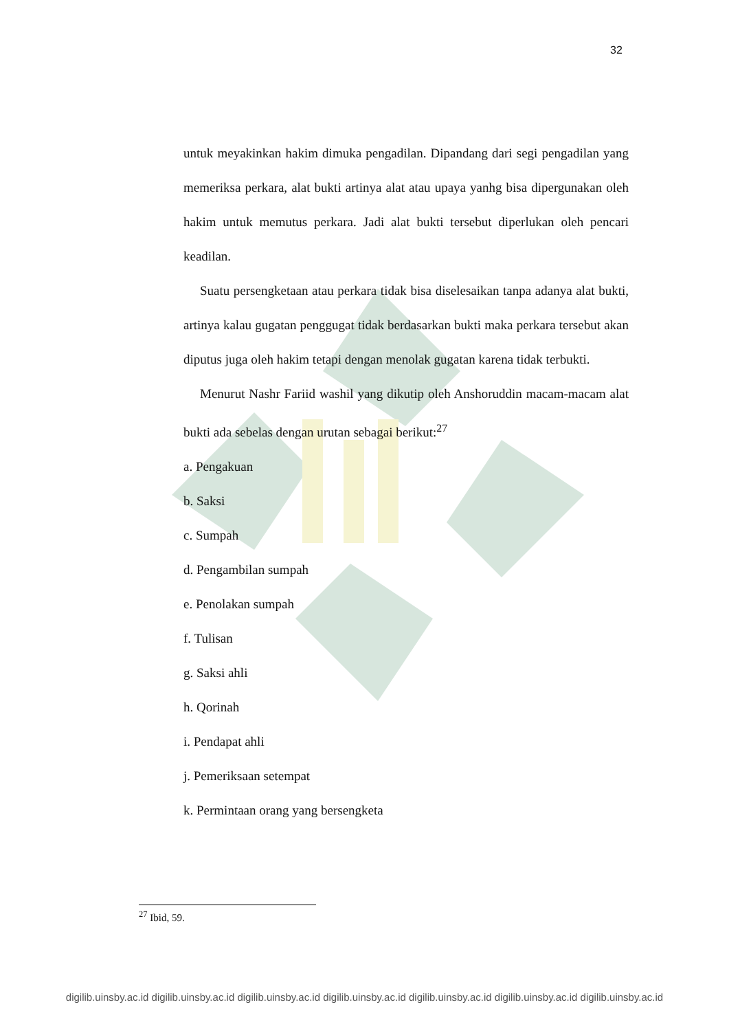32
untuk meyakinkan hakim dimuka pengadilan. Dipandang dari segi pengadilan yang memeriksa perkara, alat bukti artinya alat atau upaya yanhg bisa dipergunakan oleh hakim untuk memutus perkara. Jadi alat bukti tersebut diperlukan oleh pencari keadilan.
Suatu persengketaan atau perkara tidak bisa diselesaikan tanpa adanya alat bukti, artinya kalau gugatan penggugat tidak berdasarkan bukti maka perkara tersebut akan diputus juga oleh hakim tetapi dengan menolak gugatan karena tidak terbukti.
Menurut Nashr Fariid washil yang dikutip oleh Anshoruddin macam-macam alat bukti ada sebelas dengan urutan sebagai berikut:<sup>27</sup>
a. Pengakuan
b. Saksi
c. Sumpah
d. Pengambilan sumpah
e. Penolakan sumpah
f. Tulisan
g. Saksi ahli
h. Qorinah
i. Pendapat ahli
j. Pemeriksaan setempat
k. Permintaan orang yang bersengketa
<sup>27</sup> Ibid, 59.
digilib.uinsby.ac.id digilib.uinsby.ac.id digilib.uinsby.ac.id digilib.uinsby.ac.id digilib.uinsby.ac.id digilib.uinsby.ac.id digilib.uinsby.ac.id